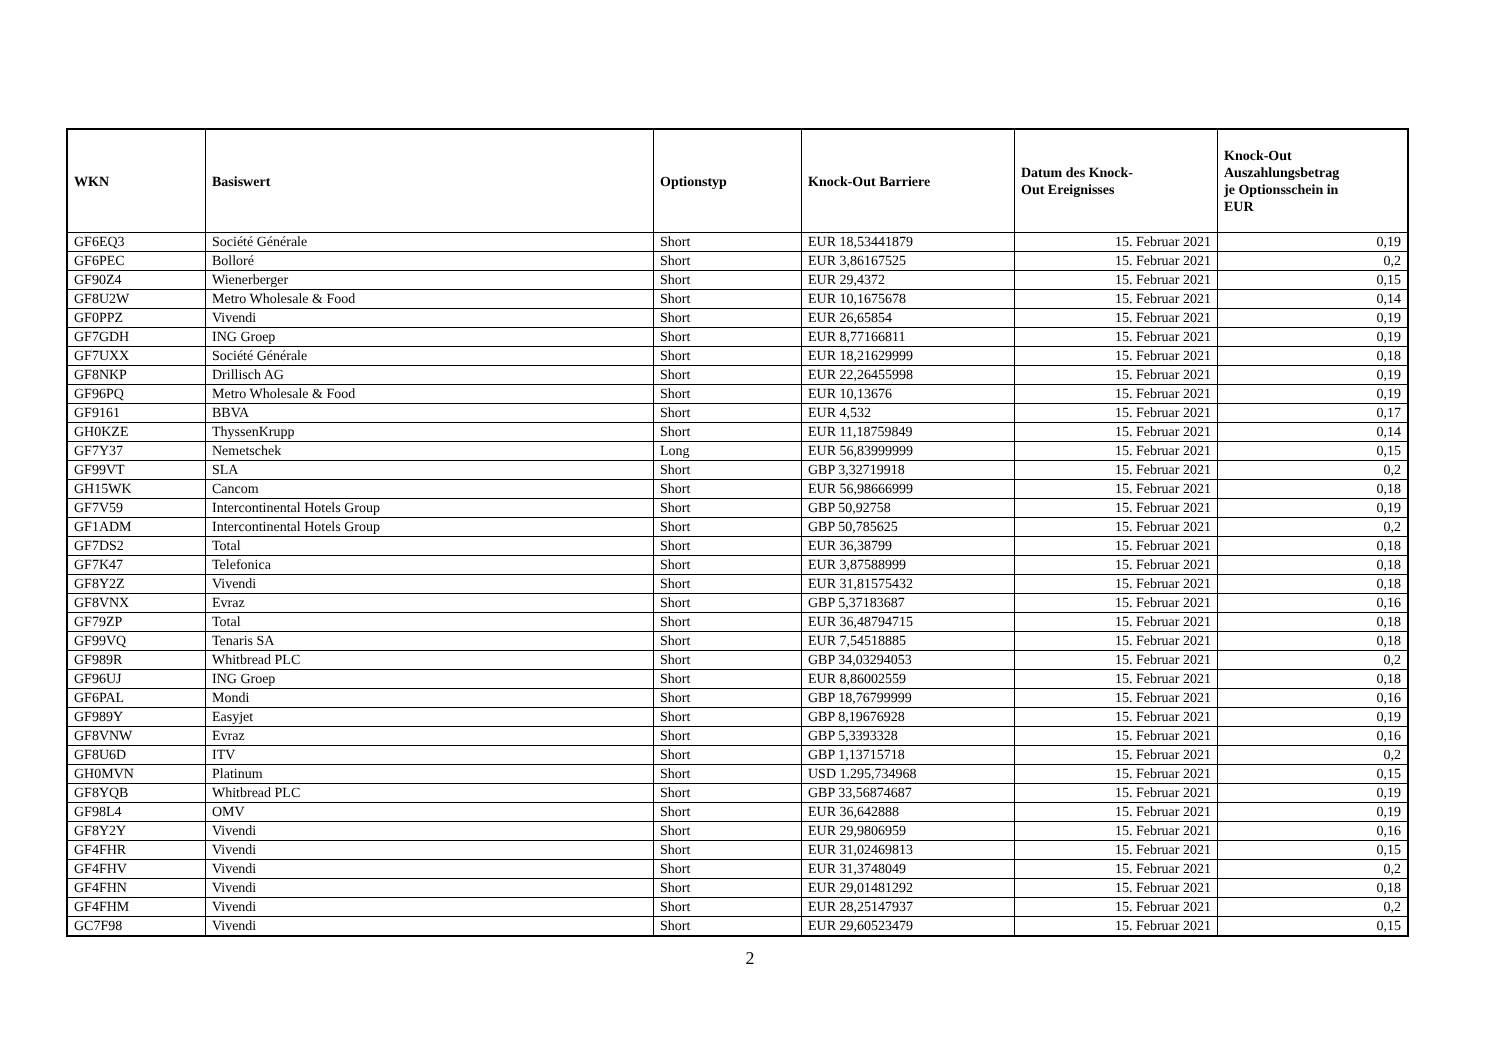| WKN | Basiswert | Optionstyp | Knock-Out Barriere | Datum des Knock- Out Ereignisses | Knock-Out Auszahlungsbetrag je Optionsschein in EUR |
| --- | --- | --- | --- | --- | --- |
| GF6EQ3 | Société Générale | Short | EUR 18,53441879 | 15. Februar 2021 | 0,19 |
| GF6PEC | Bolloré | Short | EUR 3,86167525 | 15. Februar 2021 | 0,2 |
| GF90Z4 | Wienerberger | Short | EUR 29,4372 | 15. Februar 2021 | 0,15 |
| GF8U2W | Metro Wholesale & Food | Short | EUR 10,1675678 | 15. Februar 2021 | 0,14 |
| GF0PPZ | Vivendi | Short | EUR 26,65854 | 15. Februar 2021 | 0,19 |
| GF7GDH | ING Groep | Short | EUR 8,77166811 | 15. Februar 2021 | 0,19 |
| GF7UXX | Société Générale | Short | EUR 18,21629999 | 15. Februar 2021 | 0,18 |
| GF8NKP | Drillisch AG | Short | EUR 22,26455998 | 15. Februar 2021 | 0,19 |
| GF96PQ | Metro Wholesale & Food | Short | EUR 10,13676 | 15. Februar 2021 | 0,19 |
| GF9161 | BBVA | Short | EUR 4,532 | 15. Februar 2021 | 0,17 |
| GH0KZE | ThyssenKrupp | Short | EUR 11,18759849 | 15. Februar 2021 | 0,14 |
| GF7Y37 | Nemetschek | Long | EUR 56,83999999 | 15. Februar 2021 | 0,15 |
| GF99VT | SLA | Short | GBP 3,32719918 | 15. Februar 2021 | 0,2 |
| GH15WK | Cancom | Short | EUR 56,98666999 | 15. Februar 2021 | 0,18 |
| GF7V59 | Intercontinental Hotels Group | Short | GBP 50,92758 | 15. Februar 2021 | 0,19 |
| GF1ADM | Intercontinental Hotels Group | Short | GBP 50,785625 | 15. Februar 2021 | 0,2 |
| GF7DS2 | Total | Short | EUR 36,38799 | 15. Februar 2021 | 0,18 |
| GF7K47 | Telefonica | Short | EUR 3,87588999 | 15. Februar 2021 | 0,18 |
| GF8Y2Z | Vivendi | Short | EUR 31,81575432 | 15. Februar 2021 | 0,18 |
| GF8VNX | Evraz | Short | GBP 5,37183687 | 15. Februar 2021 | 0,16 |
| GF79ZP | Total | Short | EUR 36,48794715 | 15. Februar 2021 | 0,18 |
| GF99VQ | Tenaris SA | Short | EUR 7,54518885 | 15. Februar 2021 | 0,18 |
| GF989R | Whitbread PLC | Short | GBP 34,03294053 | 15. Februar 2021 | 0,2 |
| GF96UJ | ING Groep | Short | EUR 8,86002559 | 15. Februar 2021 | 0,18 |
| GF6PAL | Mondi | Short | GBP 18,76799999 | 15. Februar 2021 | 0,16 |
| GF989Y | Easyjet | Short | GBP 8,19676928 | 15. Februar 2021 | 0,19 |
| GF8VNW | Evraz | Short | GBP 5,3393328 | 15. Februar 2021 | 0,16 |
| GF8U6D | ITV | Short | GBP 1,13715718 | 15. Februar 2021 | 0,2 |
| GH0MVN | Platinum | Short | USD 1.295,734968 | 15. Februar 2021 | 0,15 |
| GF8YQB | Whitbread PLC | Short | GBP 33,56874687 | 15. Februar 2021 | 0,19 |
| GF98L4 | OMV | Short | EUR 36,642888 | 15. Februar 2021 | 0,19 |
| GF8Y2Y | Vivendi | Short | EUR 29,9806959 | 15. Februar 2021 | 0,16 |
| GF4FHR | Vivendi | Short | EUR 31,02469813 | 15. Februar 2021 | 0,15 |
| GF4FHV | Vivendi | Short | EUR 31,3748049 | 15. Februar 2021 | 0,2 |
| GF4FHN | Vivendi | Short | EUR 29,01481292 | 15. Februar 2021 | 0,18 |
| GF4FHM | Vivendi | Short | EUR 28,25147937 | 15. Februar 2021 | 0,2 |
| GC7F98 | Vivendi | Short | EUR 29,60523479 | 15. Februar 2021 | 0,15 |
2